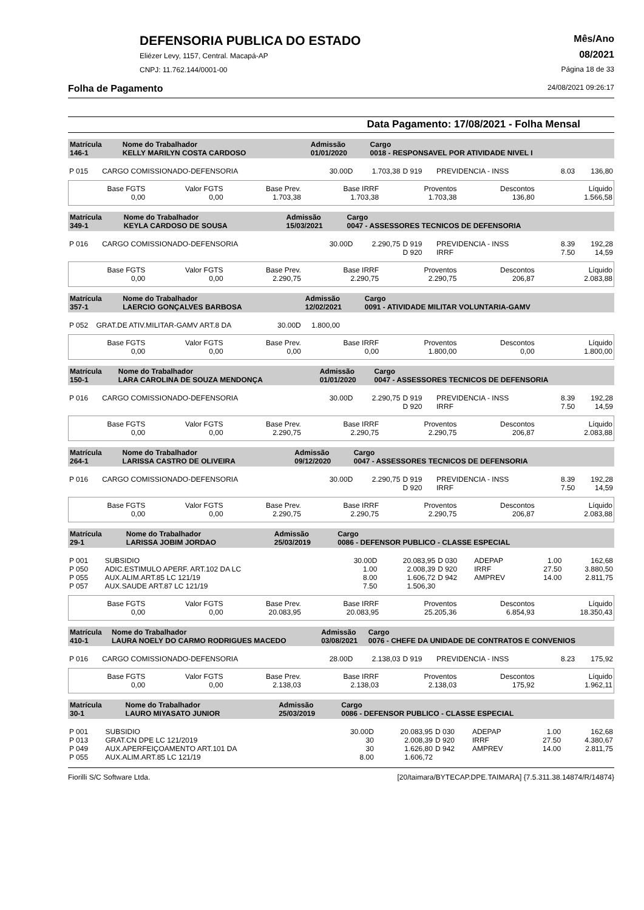DEFENSORIA PUBLICA DO ESTADO
Eliézer Levy, 1157, Central. Macapá-AP
CNPJ: 11.762.144/0001-00
Mês/Ano
08/2021
Página 18 de 33
Folha de Pagamento 24/08/2021 09:26:17
Data Pagamento: 17/08/2021 - Folha Mensal
| Matrícula 146-1 | Nome do Trabalhador KELLY MARILYN COSTA CARDOSO | Admissão 01/01/2020 | Cargo 0018 - RESPONSAVEL POR ATIVIDADE NIVEL I |
| P 015 | CARGO COMISSIONADO-DEFENSORIA | 30.00D | 1.703,38 | D 919 | PREVIDENCIA - INSS | 8.03 | 136,80 |
| Base FGTS 0,00 | Valor FGTS 0,00 | Base Prev. 1.703,38 | Base IRRF 1.703,38 | Proventos 1.703,38 | Descontos 136,80 | Líquido 1.566,58 |
| Matrícula 349-1 | Nome do Trabalhador KEYLA CARDOSO DE SOUSA | Admissão 15/03/2021 | Cargo 0047 - ASSESSORES TECNICOS DE DEFENSORIA |
| P 016 | CARGO COMISSIONADO-DEFENSORIA | 30.00D | 2.290,75 | D 919 | PREVIDENCIA - INSS | 8.39 | 192,28 |
| | | | | D 920 | IRRF | 7.50 | 14,59 |
| Base FGTS 0,00 | Valor FGTS 0,00 | Base Prev. 2.290,75 | Base IRRF 2.290,75 | Proventos 2.290,75 | Descontos 206,87 | Líquido 2.083,88 |
| Matrícula 357-1 | Nome do Trabalhador LAERCIO GONÇALVES BARBOSA | Admissão 12/02/2021 | Cargo 0091 - ATIVIDADE MILITAR VOLUNTARIA-GAMV |
| P 052 | GRAT.DE ATIV.MILITAR-GAMV ART.8 DA | 30.00D | 1.800,00 | |
| Base FGTS 0,00 | Valor FGTS 0,00 | Base Prev. 0,00 | Base IRRF 0,00 | Proventos 1.800,00 | Descontos 0,00 | Líquido 1.800,00 |
| Matrícula 150-1 | Nome do Trabalhador LARA CAROLINA DE SOUZA MENDONÇA | Admissão 01/01/2020 | Cargo 0047 - ASSESSORES TECNICOS DE DEFENSORIA |
| P 016 | CARGO COMISSIONADO-DEFENSORIA | 30.00D | 2.290,75 | D 919 | PREVIDENCIA - INSS | 8.39 | 192,28 |
| | | | | D 920 | IRRF | 7.50 | 14,59 |
| Base FGTS 0,00 | Valor FGTS 0,00 | Base Prev. 2.290,75 | Base IRRF 2.290,75 | Proventos 2.290,75 | Descontos 206,87 | Líquido 2.083,88 |
| Matrícula 264-1 | Nome do Trabalhador LARISSA CASTRO DE OLIVEIRA | Admissão 09/12/2020 | Cargo 0047 - ASSESSORES TECNICOS DE DEFENSORIA |
| P 016 | CARGO COMISSIONADO-DEFENSORIA | 30.00D | 2.290,75 | D 919 | PREVIDENCIA - INSS | 8.39 | 192,28 |
| | | | | D 920 | IRRF | 7.50 | 14,59 |
| Base FGTS 0,00 | Valor FGTS 0,00 | Base Prev. 2.290,75 | Base IRRF 2.290,75 | Proventos 2.290,75 | Descontos 206,87 | Líquido 2.083,88 |
| Matrícula 29-1 | Nome do Trabalhador LARISSA JOBIM JORDAO | Admissão 25/03/2019 | Cargo 0086 - DEFENSOR PUBLICO - CLASSE ESPECIAL |
| P 001 | SUBSIDIO | 30.00D | 20.083,95 | D 030 | ADEPAP | 1.00 | 162,68 |
| P 050 | ADIC.ESTIMULO APERF. ART.102 DA LC | 1.00 | 2.008,39 | D 920 | IRRF | 27.50 | 3.880,50 |
| P 055 | AUX.ALIM.ART.85 LC 121/19 | 8.00 | 1.606,72 | D 942 | AMPREV | 14.00 | 2.811,75 |
| P 057 | AUX.SAUDE ART.87 LC 121/19 | 7.50 | 1.506,30 | | | | |
| Base FGTS 0,00 | Valor FGTS 0,00 | Base Prev. 20.083,95 | Base IRRF 20.083,95 | Proventos 25.205,36 | Descontos 6.854,93 | Líquido 18.350,43 |
| Matrícula 410-1 | Nome do Trabalhador LAURA NOELY DO CARMO RODRIGUES MACEDO | Admissão 03/08/2021 | Cargo 0076 - CHEFE DA UNIDADE DE CONTRATOS E CONVENIOS |
| P 016 | CARGO COMISSIONADO-DEFENSORIA | 28.00D | 2.138,03 | D 919 | PREVIDENCIA - INSS | 8.23 | 175,92 |
| Base FGTS 0,00 | Valor FGTS 0,00 | Base Prev. 2.138,03 | Base IRRF 2.138,03 | Proventos 2.138,03 | Descontos 175,92 | Líquido 1.962,11 |
| Matrícula 30-1 | Nome do Trabalhador LAURO MIYASATO JUNIOR | Admissão 25/03/2019 | Cargo 0086 - DEFENSOR PUBLICO - CLASSE ESPECIAL |
| P 001 | SUBSIDIO | 30.00D | 20.083,95 | D 030 | ADEPAP | 1.00 | 162,68 |
| P 013 | GRAT.CN DPE LC 121/2019 | 30 | 2.008,39 | D 920 | IRRF | 27.50 | 4.380,67 |
| P 049 | AUX.APERFEIÇOAMENTO ART.101 DA | 30 | 1.626,80 | D 942 | AMPREV | 14.00 | 2.811,75 |
| P 055 | AUX.ALIM.ART.85 LC 121/19 | 8.00 | 1.606,72 | | | | |
Fiorilli S/C Software Ltda. [20/taimara/BYTECAP.DPE.TAIMARA] {7.5.311.38.14874/R/14874}